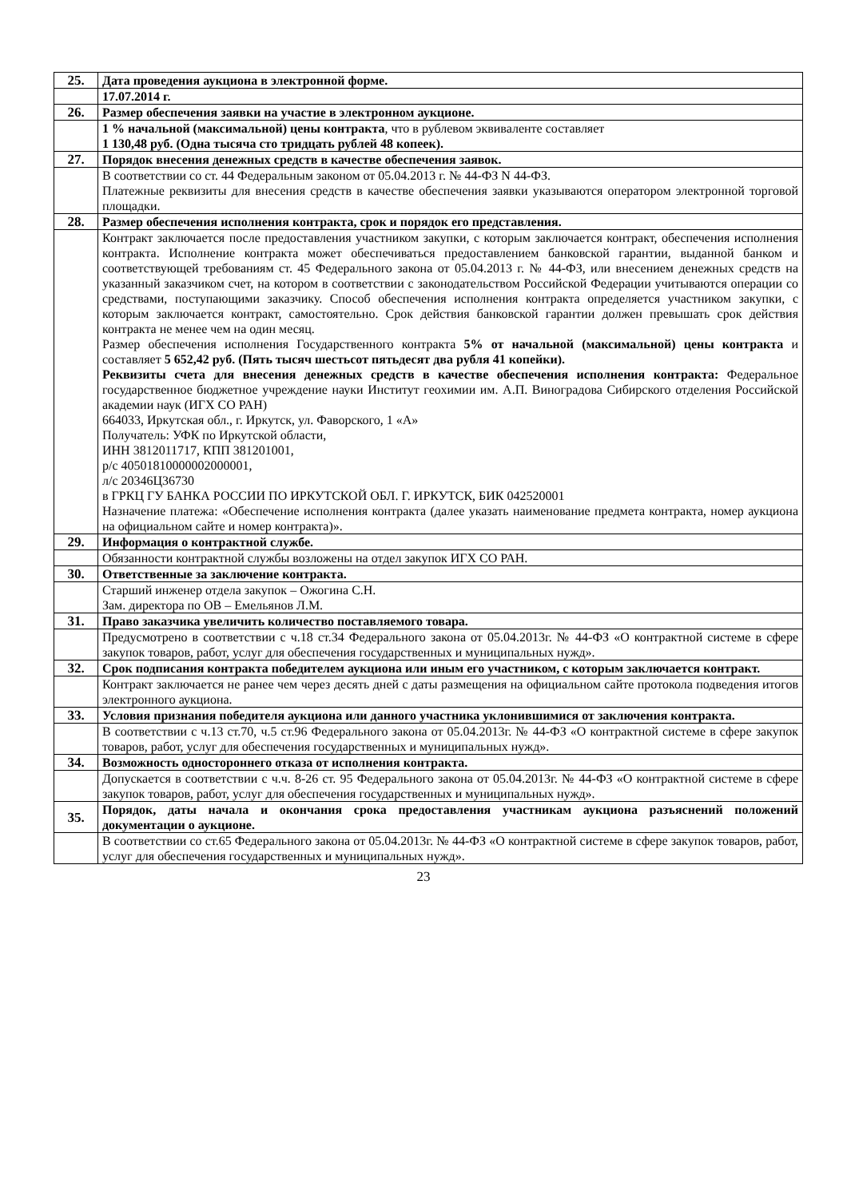| 25. | Дата проведения аукциона в электронной форме. |
| | 17.07.2014 г. |
| 26. | Размер обеспечения заявки на участие в электронном аукционе. |
| | 1 % начальной (максимальной) цены контракта , что в рублевом эквиваленте составляет 1 130,48 руб. (Одна тысяча сто тридцать рублей 48 копеек). |
| 27. | Порядок внесения денежных средств в качестве обеспечения заявок. |
| | В соответствии со ст. 44 Федеральным законом от 05.04.2013 г. № 44-ФЗ N 44-ФЗ. Платежные реквизиты для внесения средств в качестве обеспечения заявки указываются оператором электронной торговой площадки. |
| 28. | Размер обеспечения исполнения контракта, срок и порядок его представления. |
| | Контракт заключается после предоставления участником закупки, с которым заключается контракт, обеспечения исполнения контракта. Исполнение контракта может обеспечиваться предоставлением банковской гарантии, выданной банком и соответствующей требованиям ст. 45 Федерального закона от 05.04.2013 г. № 44-ФЗ, или внесением денежных средств на указанный заказчиком счет, на котором в соответствии с законодательством Российской Федерации учитываются операции со средствами, поступающими заказчику. Способ обеспечения исполнения контракта определяется участником закупки, с которым заключается контракт, самостоятельно. Срок действия банковской гарантии должен превышать срок действия контракта не менее чем на один месяц. Размер обеспечения исполнения Государственного контракта 5% от начальной (максимальной) цены контракта и составляет 5 652,42 руб. (Пять тысяч шестьсот пятьдесят два рубля 41 копейки). Реквизиты счета для внесения денежных средств в качестве обеспечения исполнения контракта: Федеральное государственное бюджетное учреждение науки Институт геохимии им. А.П. Виноградова Сибирского отделения Российской академии наук (ИГХ СО РАН) 664033, Иркутская обл., г. Иркутск, ул. Фаворского, 1 «А» Получатель: УФК по Иркутской области, ИНН 3812011717, КПП 381201001, р/с 40501810000002000001, л/с 20346Ц36730 в ГРКЦ ГУ БАНКА РОССИИ ПО ИРКУТСКОЙ ОБЛ. Г. ИРКУТСК, БИК 042520001 Назначение платежа: «Обеспечение исполнения контракта (далее указать наименование предмета контракта, номер аукциона на официальном сайте и номер контракта)». |
| 29. | Информация о контрактной службе. |
| | Обязанности контрактной службы возложены на отдел закупок ИГХ СО РАН. |
| 30. | Ответственные за заключение контракта. |
| | Старший инженер отдела закупок – Ожогина С.Н. Зам. директора по ОВ – Емельянов Л.М. |
| 31. | Право заказчика увеличить количество поставляемого товара. |
| | Предусмотрено в соответствии с ч.18 ст.34 Федерального закона от 05.04.2013г. № 44-ФЗ «О контрактной системе в сфере закупок товаров, работ, услуг для обеспечения государственных и муниципальных нужд». |
| 32. | Срок подписания контракта победителем аукциона или иным его участником, с которым заключается контракт. |
| | Контракт заключается не ранее чем через десять дней с даты размещения на официальном сайте протокола подведения итогов электронного аукциона. |
| 33. | Условия признания победителя аукциона или данного участника уклонившимися от заключения контракта. |
| | В соответствии с ч.13 ст.70, ч.5 ст.96 Федерального закона от 05.04.2013г. № 44-ФЗ «О контрактной системе в сфере закупок товаров, работ, услуг для обеспечения государственных и муниципальных нужд». |
| 34. | Возможность одностороннего отказа от исполнения контракта. |
| | Допускается в соответствии с ч.ч. 8-26 ст. 95 Федерального закона от 05.04.2013г. № 44-ФЗ «О контрактной системе в сфере закупок товаров, работ, услуг для обеспечения государственных и муниципальных нужд». |
| 35. | Порядок, даты начала и окончания срока предоставления участникам аукциона разъяснений положений документации о аукционе. |
| | В соответствии со ст.65 Федерального закона от 05.04.2013г. № 44-ФЗ «О контрактной системе в сфере закупок товаров, работ, услуг для обеспечения государственных и муниципальных нужд». |
23